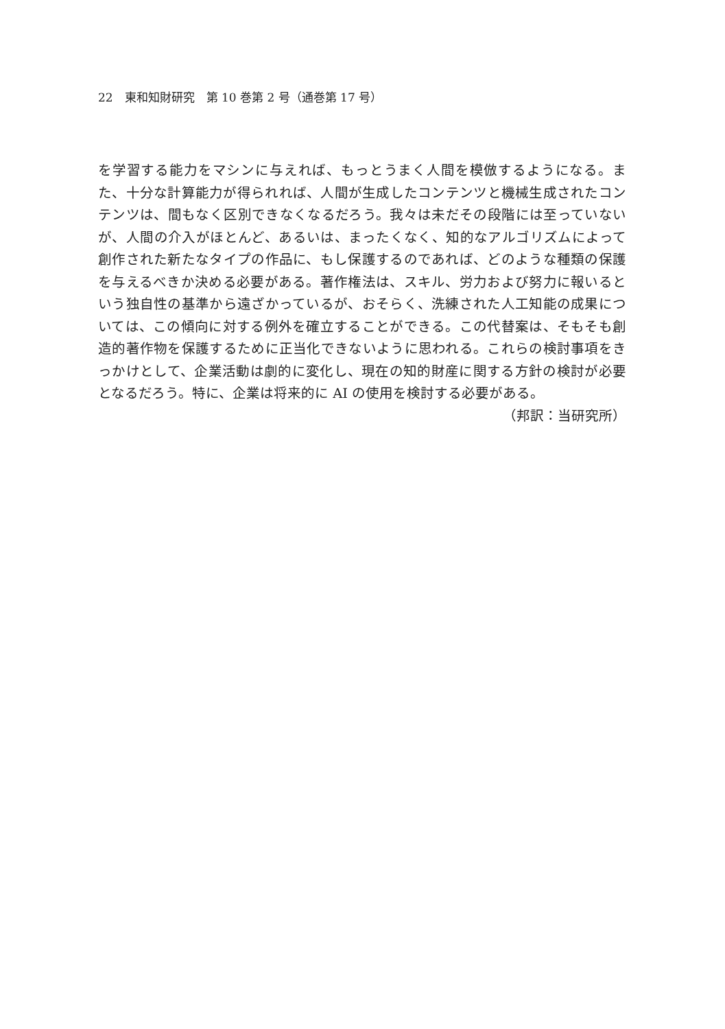22　東和知財研究　第 10 巻第 2 号（通巻第 17 号）
を学習する能力をマシンに与えれば、もっとうまく人間を模倣するようになる。また、十分な計算能力が得られれば、人間が生成したコンテンツと機械生成されたコンテンツは、間もなく区別できなくなるだろう。我々は未だその段階には至っていないが、人間の介入がほとんど、あるいは、まったくなく、知的なアルゴリズムによって創作された新たなタイプの作品に、もし保護するのであれば、どのような種類の保護を与えるべきか決める必要がある。著作権法は、スキル、労力および努力に報いるという独自性の基準から遠ざかっているが、おそらく、洗練された人工知能の成果については、この傾向に対する例外を確立することができる。この代替案は、そもそも創造的著作物を保護するために正当化できないように思われる。これらの検討事項をきっかけとして、企業活動は劇的に変化し、現在の知的財産に関する方針の検討が必要となるだろう。特に、企業は将来的に AI の使用を検討する必要がある。
（邦訳：当研究所）